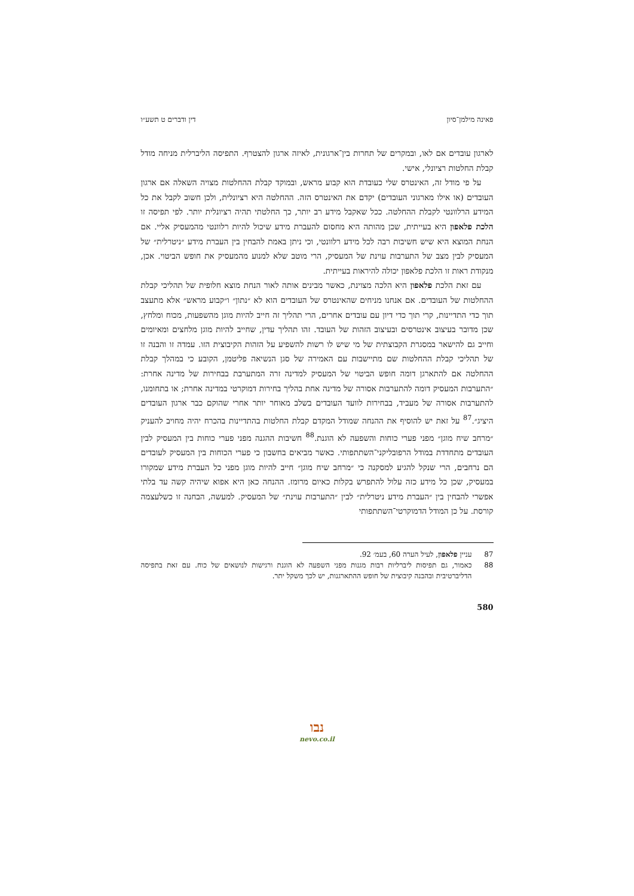פאינה מילמן־סיון דין ודברים ט תשע״ו
לארגון עובדים אם לאו, ובמקרים של תחרות בין־ארגונית, לאיזה ארגון להצטרף. התפיסה הליברלית מניחה מודל קבלת החלטות רציונלי, אישי.
על פי מודל זה, האינטרס שלי כעובדת הוא קבוע מראש, ובמוקד קבלת ההחלטות מצויה השאלה אם ארגון העובדים (או אילו מארגוני העובדים) יקדם את האינטרס הזה. ההחלטה היא רציונלית, ולכן חשוב לקבל את כל המידע הרלוונטי לקבלת ההחלטה. ככל שאקבל מידע רב יותר, כך החלטתי תהיה רציונלית יותר. לפי תפיסה זו הלכת פלאפון היא בעייתית, שכן מהותה היא מחסום להעברת מידע שיכול להיות רלוונטי מהמעסיק אליי. אם הנחת המוצא היא שיש חשיבות רבה לכל מידע רלוונטי, וכי ניתן באמת להבחין בין העברת מידע ״ניטרלית״ של המעסיק לבין מצב של התערבות עוינת של המעסיק, הרי מוטב שלא למנוע מהמעסיק את חופש הביטוי. אכן, מנקודת ראות זו הלכת פלאפון יכולה להיראות בעייתית.
עם זאת הלכת פלאפון היא הלכה מצוינת, כאשר מבינים אותה לאור הנחת מוצא חלופית של תהליכי קבלת ההחלטות של העובדים. אם אנחנו מניחים שהאינטרס של העובדים הוא לא ״נתון״ ו״קבוע מראש״ אלא מתעצב תוך כדי התדיינות, קרי תוך כדי דיון עם עובדים אחרים, הרי תהליך זה חייב להיות מוגן מהשפעות, מכוח ומלחץ, שכן מדובר בעיצוב אינטרסים ובעיצוב הזהות של העובד. זהו תהליך עדין, שחייב להיות מוגן מלחצים ומאיומים וחייב גם להישאר במסגרת הקבוצתית של מי שיש לו רשות להשפיע על הזהות הקיבוצית הזו. עמדה זו והבנה זו של תהליכי קבלת ההחלטות שם מתיישבות עם האמירה של סגן הנשיאה פליטמן, הקובע כי במהלך קבלת ההחלטה אם להתארגן דומה חופש הביטוי של המעסיק למדינה זרה המתערבת בבחירות של מדינה אחרת: ״התערבות המעסיק דומה להתערבות אסורה של מדינה אחת בהליך בחירות דמוקרטי במדינה אחרת; או בתחומנו, להתערבות אסורה של מעביד, בבחירות לוועד העובדים בשלב מאוחר יותר אחרי שהוקם כבר ארגון העובדים היציג״.<sup>87</sup> על זאת יש להוסיף את ההנחה שמודל המקדם קבלת החלטות בהתדיינות בהכרח יהיה מחויב להעניק ״מרחב שיח מוגן״ מפני פערי כוחות והשפעה לא הוגנת.<sup>88</sup> חשיבות ההגנה מפני פערי כוחות בין המעסיק לבין העובדים מתחדדת במודל הרפובליקני־השתתפותי. כאשר מביאים בחשבון כי פערי הכוחות בין המעסיק לעובדים הם נרחבים, הרי שנקל להגיע למסקנה כי ״מרחב שיח מוגן״ חייב להיות מוגן מפני כל העברת מידע שמקורו במעסיק, שכן כל מידע כזה עלול להתפרש בקלות כאיום מרומז. ההנחה כאן היא אפוא שיהיה קשה עד בלתי אפשרי להבחין בין ״העברת מידע ניטרלית״ לבין ״התערבות עוינת״ של המעסיק. למעשה, הבחנה זו כשלעצמה קורסת. על כן המודל הדמוקרטי־השתתפותי
87 עניין פלאפון, לעיל הערה 60, בעמ׳ 92.
88 כאמור, גם תפיסות ליברליות רבות מגנות מפני השפעה לא הוגנת ורגישות לנושאים של כוח. עם זאת בתפיסה הדליברטיבית ובהבנה קיבוצית של חופש ההתארגנות, יש לכך משקל יתר.
580
נבו
nevo.co.il